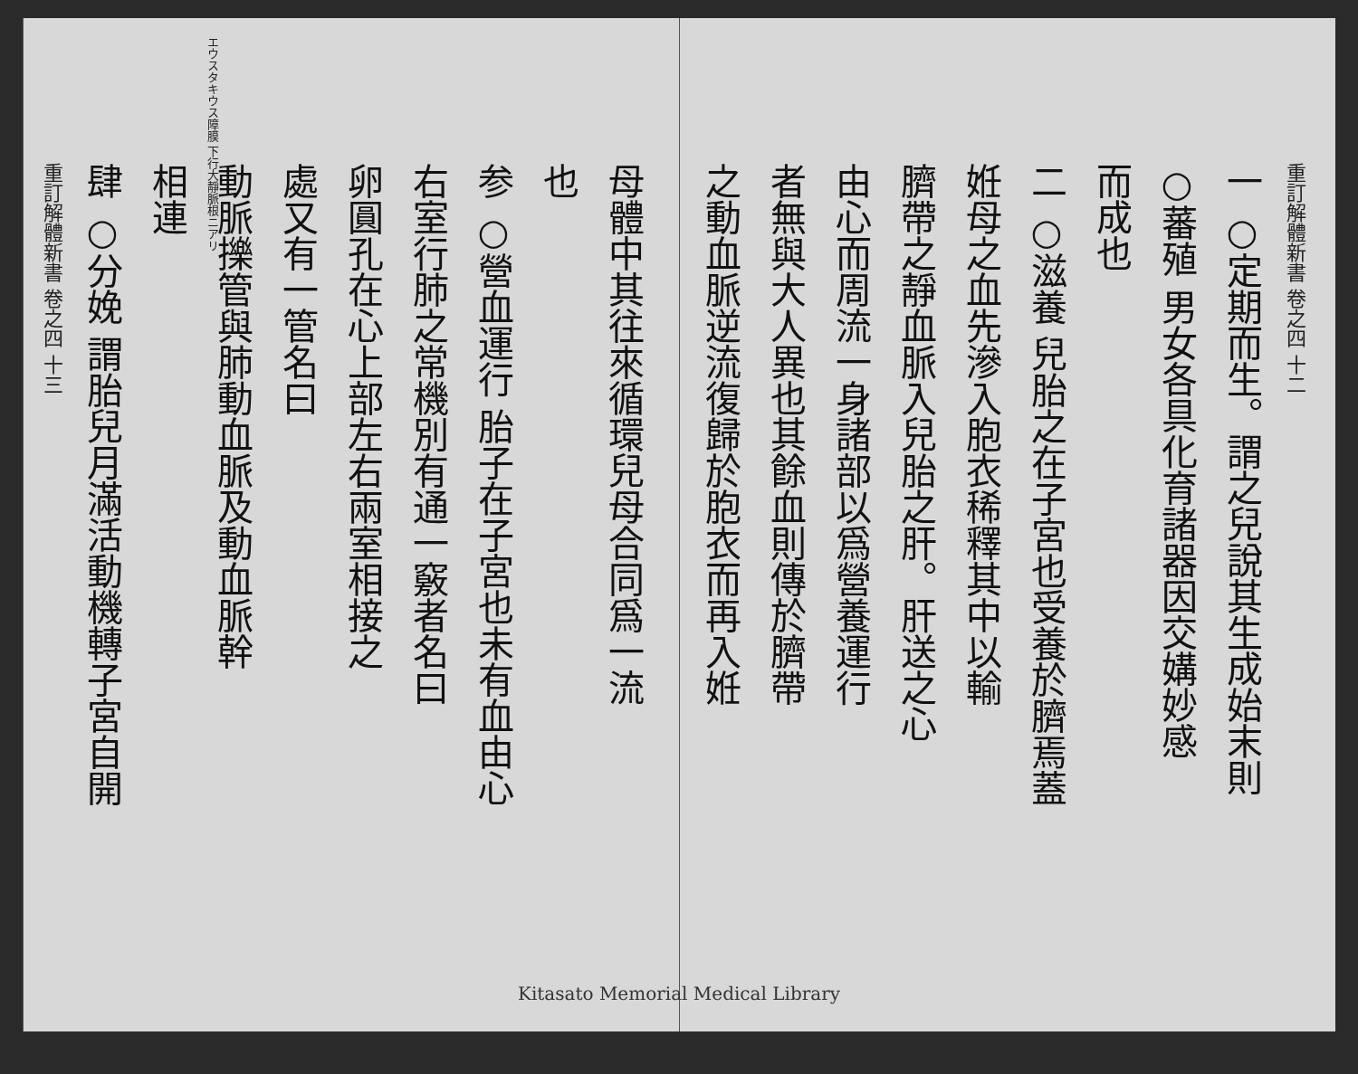重訂解體新書 卷之四 十二
一 ○定期而生。謂之兒說其生成始末則
○蕃殖 男女各具化育諸器因交媾妙感
而成也
二 ○滋養 兒胎之在子宮也受養於臍焉蓋
姙母之血先滲入胞衣稀釋其中以輸
臍帶之靜血脈入兒胎之肝。肝送之心
由心而周流一身諸部以爲營養運行
者無與大人異也其餘血則傳於臍帶
之動血脈逆流復歸於胞衣而再入姙
母體中其往來循環兒母合同爲一流
也
参 ○營血運行 胎子在子宮也未有血由心
右室行肺之常機別有通一竅者名曰
卵圓孔在心上部左右兩室相接之
處又有一管名曰
動脈擽管與肺動血脈及動血脈幹
相連
肆 ○分娩 謂胎兒月滿活動機轉子宮自開
重訂解體新書 卷之四 十三
エウスタキウス障膜 下行大靜脈根ニアリ
Kitasato Memorial Medical Library